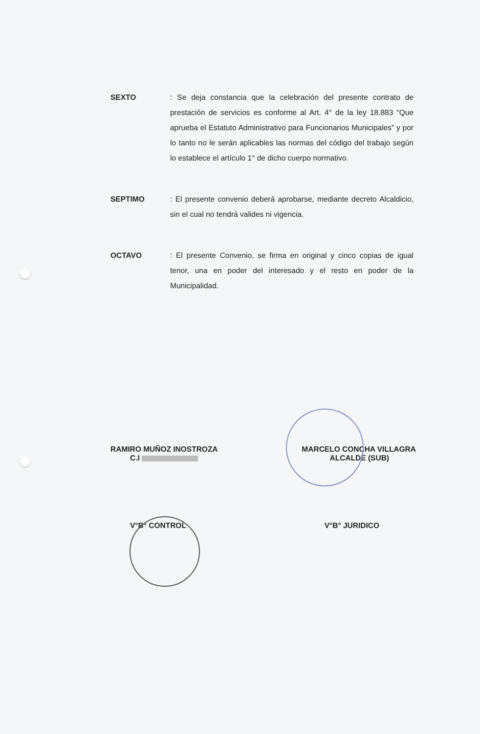SEXTO
: Se deja constancia que la celebración del presente contrato de prestación de servicios es conforme al Art. 4° de la ley 18.883 “Que aprueba el Estatuto Administrativo para Funcionarios Municipales” y por lo tanto no le serán aplicables las normas del código del trabajo según lo establece el artículo 1° de dicho cuerpo normativo.
SEPTIMO
: El presente convenio deberá aprobarse, mediante decreto Alcaldicio, sin el cual no tendrá valides ni vigencia.
OCTAVO
: El presente Convenio, se firma en original y cinco copias de igual tenor, una en poder del interesado y el resto en poder de la Municipalidad.
RAMIRO MUÑOZ INOSTROZA
C.I
MARCELO CONCHA VILLAGRA
ALCALDE (SUB)
V°B° CONTROL V°B° JURIDICO